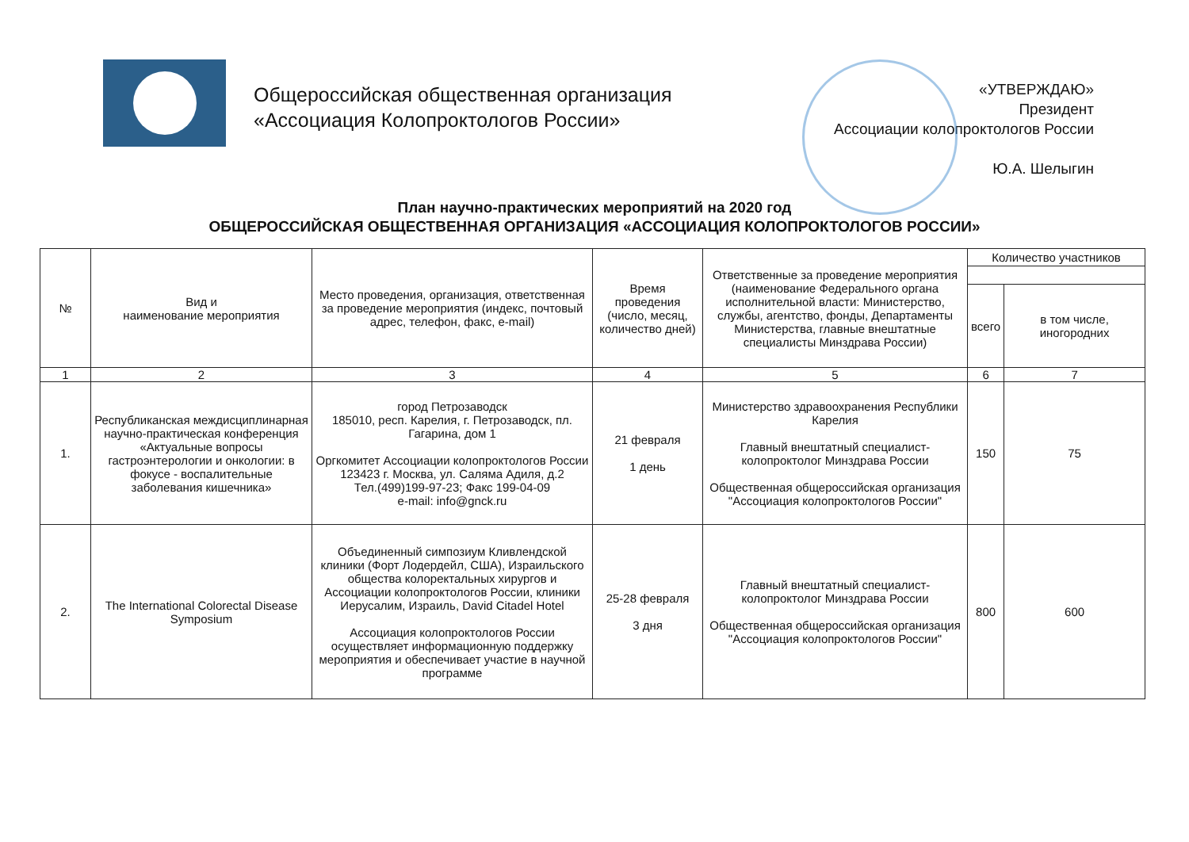Общероссийская общественная организация
«Ассоциация Колопроктологов России»
«УТВЕРЖДАЮ»
Президент
Ассоциации колопроктологов России
Ю.А. Шелыгин
План научно-практических мероприятий на 2020 год
ОБЩЕРОССИЙСКАЯ ОБЩЕСТВЕННАЯ ОРГАНИЗАЦИЯ «АССОЦИАЦИЯ КОЛОПРОКТОЛОГОВ РОССИИ»
| № | Вид и наименование мероприятия | Место проведения, организация, ответственная за проведение мероприятия (индекс, почтовый адрес, телефон, факс, e-mail) | Время проведения (число, месяц, количество дней) | Ответственные за проведение мероприятия (наименование Федерального органа исполнительной власти: Министерство, службы, агентство, фонды, Департаменты Министерства, главные внештатные специалисты Минздрава России) | Количество участников | |
| --- | --- | --- | --- | --- | --- | --- |
| | | | | | всего | в том числе, иногородних |
| 1 | 2 | 3 | 4 | 5 | 6 | 7 |
| 1. | Республиканская междисциплинарная научно-практическая конференция «Актуальные вопросы гастроэнтерологии и онкологии: в фокусе - воспалительные заболевания кишечника» | город Петрозаводск 185010, респ. Карелия, г. Петрозаводск, пл. Гагарина, дом 1 Оргкомитет Ассоциации колопроктологов России 123423 г. Москва, ул. Саляма Адиля, д.2 Тел.(499)199-97-23; Факс 199-04-09 e-mail: info@gnck.ru | 21 февраля 1 день | Министерство здравоохранения Республики Карелия Главный внештатный специалист-колопроктолог Минздрава России Общественная общероссийская организация "Ассоциация колопроктологов России" | 150 | 75 |
| 2. | The International Colorectal Disease Symposium | Объединенный симпозиум Кливлендской клиники (Форт Лодердейл, США), Израильского общества колоректальных хирургов и Ассоциации колопроктологов России, клиники Иерусалим, Израиль, David Citadel Hotel Ассоциация колопроктологов России осуществляет информационную поддержку мероприятия и обеспечивает участие в научной программе | 25-28 февраля 3 дня | Главный внештатный специалист-колопроктолог Минздрава России Общественная общероссийская организация "Ассоциация колопроктологов России" | 800 | 600 |